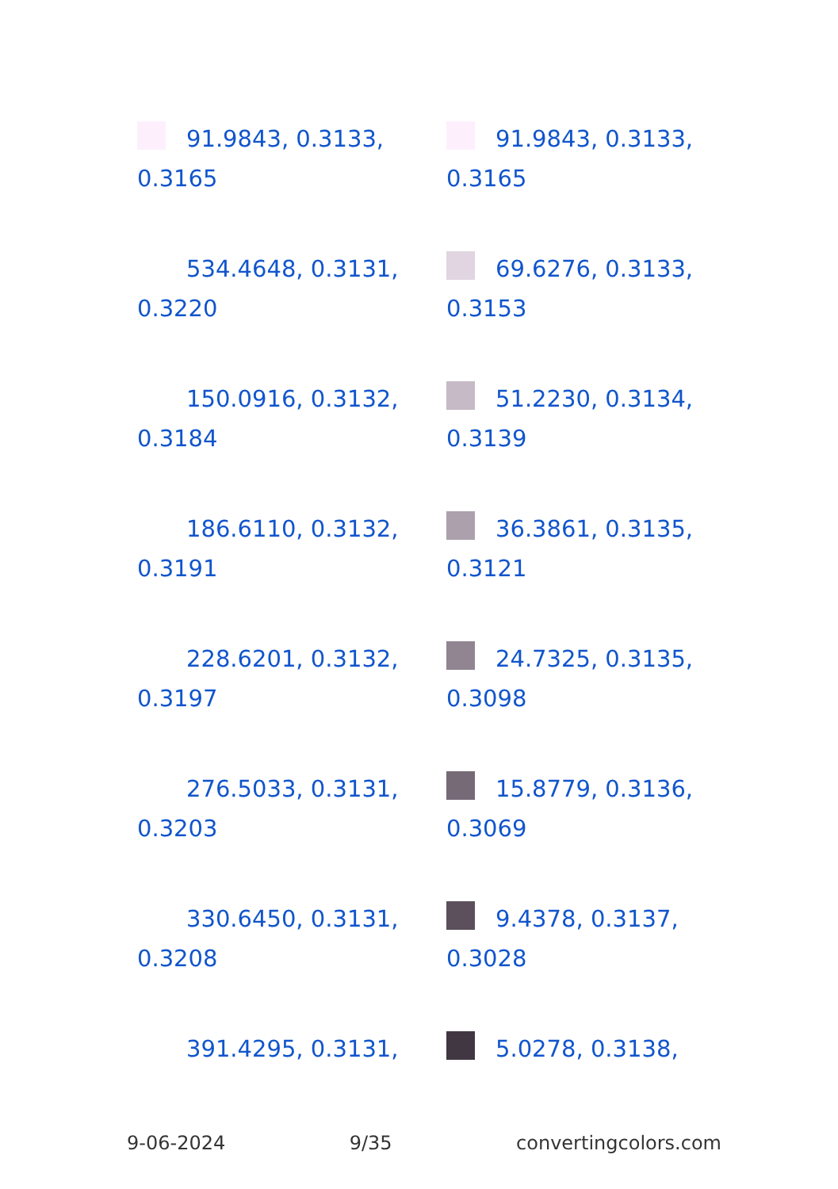91.9843, 0.3133,
0.3165
91.9843, 0.3133,
0.3165
534.4648, 0.3131,
0.3220
69.6276, 0.3133,
0.3153
150.0916, 0.3132,
0.3184
51.2230, 0.3134,
0.3139
186.6110, 0.3132,
0.3191
36.3861, 0.3135,
0.3121
228.6201, 0.3132,
0.3197
24.7325, 0.3135,
0.3098
276.5033, 0.3131,
0.3203
15.8779, 0.3136,
0.3069
330.6450, 0.3131,
0.3208
9.4378, 0.3137,
0.3028
391.4295, 0.3131,
5.0278, 0.3138,
9-06-2024 9/35 convertingcolors.com